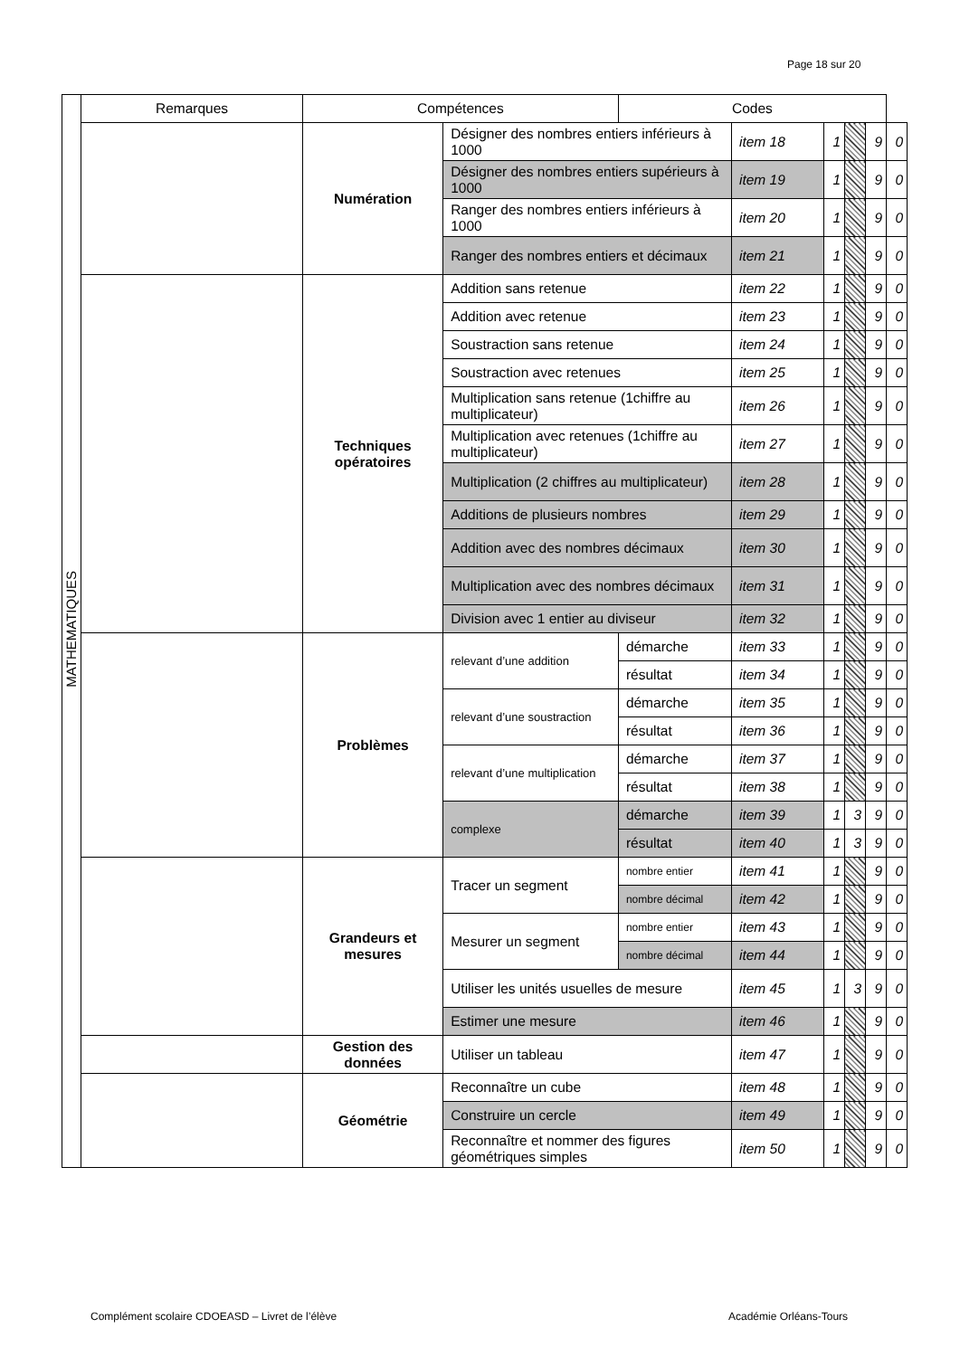Page 18 sur 20
| MATHEMATIQUES | Remarques | Compétences | | Codes | | | | | |
| | | Numération | Désigner des nombres entiers inférieurs à 1000 | | item 18 | 1 | | 9 | 0 |
| | | | Désigner des nombres entiers supérieurs à 1000 | | item 19 | 1 | | 9 | 0 |
| | | | Ranger des nombres entiers inférieurs à 1000 | | item 20 | 1 | | 9 | 0 |
| | | | Ranger des nombres entiers et décimaux | | item 21 | 1 | | 9 | 0 |
| | | Techniques opératoires | Addition sans retenue | | item 22 | 1 | | 9 | 0 |
| | | | Addition avec retenue | | item 23 | 1 | | 9 | 0 |
| | | | Soustraction sans retenue | | item 24 | 1 | | 9 | 0 |
| | | | Soustraction avec retenues | | item 25 | 1 | | 9 | 0 |
| | | | Multiplication sans retenue (1chiffre au multiplicateur) | | item 26 | 1 | | 9 | 0 |
| | | | Multiplication avec retenues (1chiffre au multiplicateur) | | item 27 | 1 | | 9 | 0 |
| | | | Multiplication (2 chiffres au multiplicateur) | | item 28 | 1 | | 9 | 0 |
| | | | Additions de plusieurs nombres | | item 29 | 1 | | 9 | 0 |
| | | | Addition avec des nombres décimaux | | item 30 | 1 | | 9 | 0 |
| | | | Multiplication avec des nombres décimaux | | item 31 | 1 | | 9 | 0 |
| | | | Division avec 1 entier au diviseur | | item 32 | 1 | | 9 | 0 |
| | | Problèmes | relevant d’une addition | démarche | item 33 | 1 | | 9 | 0 |
| | | | | résultat | item 34 | 1 | | 9 | 0 |
| | | | relevant d’une soustraction | démarche | item 35 | 1 | | 9 | 0 |
| | | | | résultat | item 36 | 1 | | 9 | 0 |
| | | | relevant d’une multiplication | démarche | item 37 | 1 | | 9 | 0 |
| | | | | résultat | item 38 | 1 | | 9 | 0 |
| | | | complexe | démarche | item 39 | 1 | 3 | 9 | 0 |
| | | | | résultat | item 40 | 1 | 3 | 9 | 0 |
| | | Grandeurs et mesures | Tracer un segment | nombre entier | item 41 | 1 | | 9 | 0 |
| | | | | nombre décimal | item 42 | 1 | | 9 | 0 |
| | | | Mesurer un segment | nombre entier | item 43 | 1 | | 9 | 0 |
| | | | | nombre décimal | item 44 | 1 | | 9 | 0 |
| | | | Utiliser les unités usuelles de mesure | | item 45 | 1 | 3 | 9 | 0 |
| | | | Estimer une mesure | | item 46 | 1 | | 9 | 0 |
| | | Gestion des données | Utiliser un tableau | | item 47 | 1 | | 9 | 0 |
| | | Géométrie | Reconnaître un cube | | item 48 | 1 | | 9 | 0 |
| | | | Construire un cercle | | item 49 | 1 | | 9 | 0 |
| | | | Reconnaître et nommer des figures géométriques simples | | item 50 | 1 | | 9 | 0 |
Complément scolaire CDOEASD – Livret de l’élève
Académie Orléans-Tours